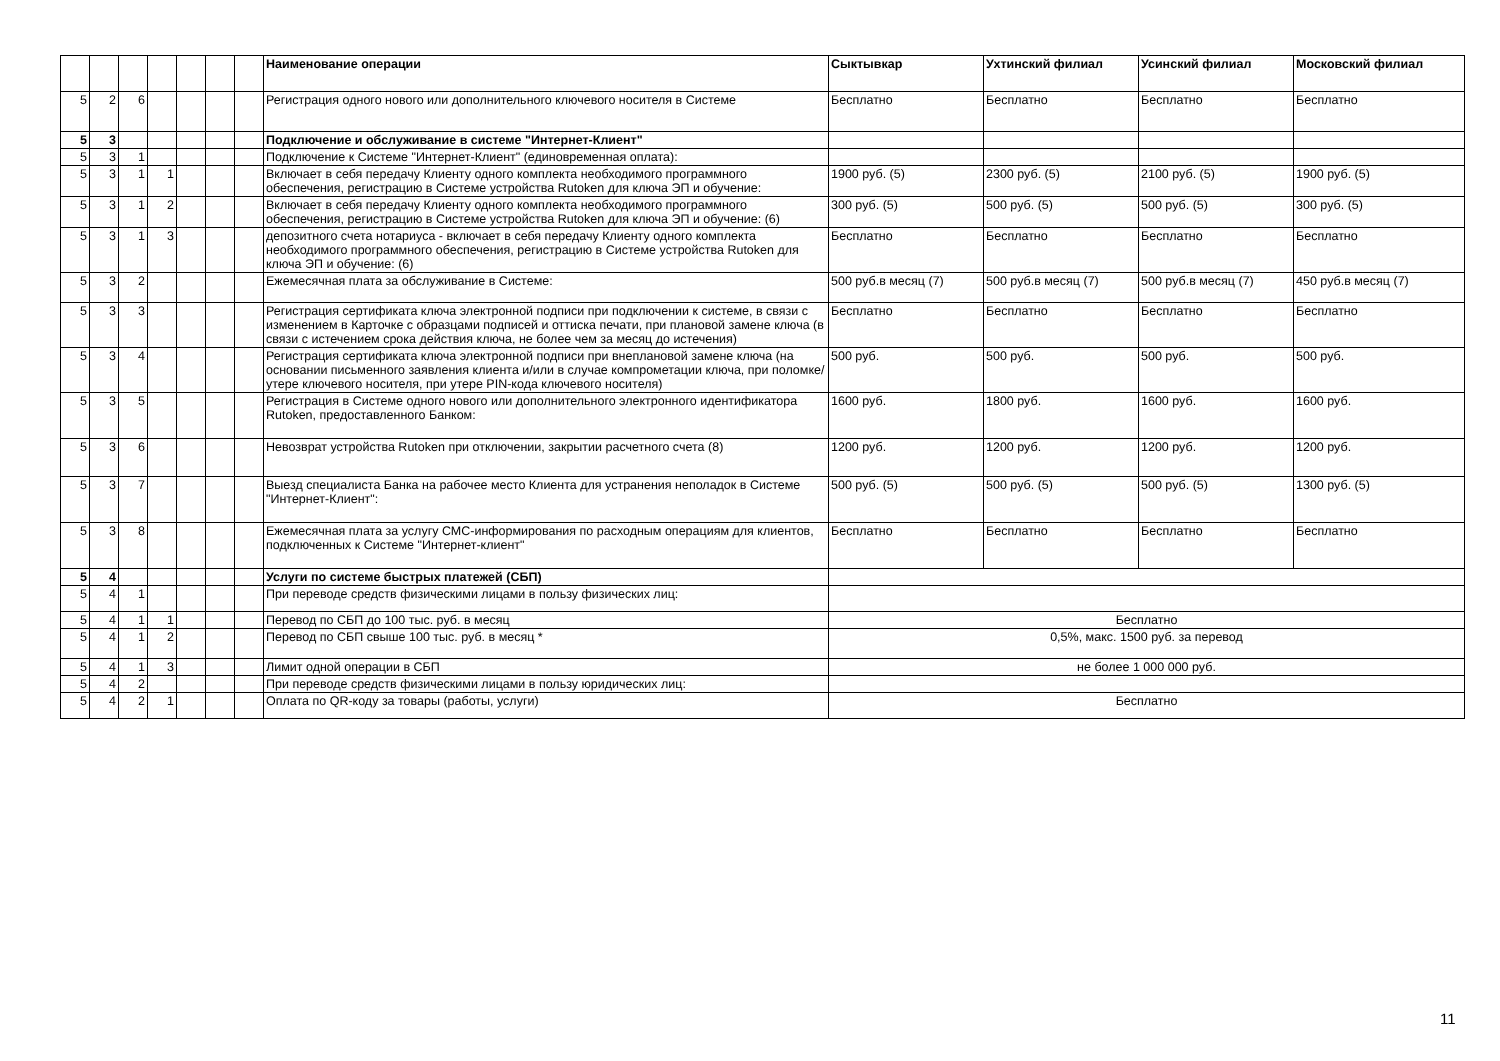| | | | | | | | Наименование операции | Сыктывкар | Ухтинский филиал | Усинский филиал | Московский филиал |
| 5 | 2 | 6 | | | | | Регистрация одного нового или дополнительного ключевого носителя в Системе | Бесплатно | Бесплатно | Бесплатно | Бесплатно |
| 5 | 3 | | | | | | Подключение и обслуживание в системе "Интернет-Клиент" | | | | |
| 5 | 3 | 1 | | | | | Подключение к Системе "Интернет-Клиент" (единовременная оплата): | | | | |
| 5 | 3 | 1 | 1 | | | | Включает в себя передачу Клиенту одного комплекта необходимого программного обеспечения, регистрацию в Системе устройства Rutoken для ключа ЭП и обучение: | 1900 руб. (5) | 2300 руб. (5) | 2100 руб. (5) | 1900 руб. (5) |
| 5 | 3 | 1 | 2 | | | | Включает в себя передачу Клиенту одного комплекта необходимого программного обеспечения, регистрацию в Системе устройства Rutoken для ключа ЭП и обучение: (6) | 300 руб. (5) | 500 руб. (5) | 500 руб. (5) | 300 руб. (5) |
| 5 | 3 | 1 | 3 | | | | депозитного счета нотариуса - включает в себя передачу Клиенту одного комплекта необходимого программного обеспечения, регистрацию в Системе устройства Rutoken для ключа ЭП и обучение: (6) | Бесплатно | Бесплатно | Бесплатно | Бесплатно |
| 5 | 3 | 2 | | | | | Ежемесячная плата за обслуживание в Системе: | 500 руб.в месяц (7) | 500 руб.в месяц (7) | 500 руб.в месяц (7) | 450 руб.в месяц (7) |
| 5 | 3 | 3 | | | | | Регистрация сертификата ключа электронной подписи при подключении к системе, в связи с изменением в Карточке с образцами подписей и оттиска печати, при плановой замене ключа (в связи с истечением срока действия ключа, не более чем за месяц до истечения) | Бесплатно | Бесплатно | Бесплатно | Бесплатно |
| 5 | 3 | 4 | | | | | Регистрация сертификата ключа электронной подписи при внеплановой замене ключа (на основании письменного заявления клиента и/или в случае компрометации ключа, при поломке/утере ключевого носителя, при утере PIN-кода ключевого носителя) | 500 руб. | 500 руб. | 500 руб. | 500 руб. |
| 5 | 3 | 5 | | | | | Регистрация в Системе одного нового или дополнительного электронного идентификатора Rutoken, предоставленного Банком: | 1600 руб. | 1800 руб. | 1600 руб. | 1600 руб. |
| 5 | 3 | 6 | | | | | Невозврат устройства Rutoken при отключении, закрытии расчетного счета (8) | 1200 руб. | 1200 руб. | 1200 руб. | 1200 руб. |
| 5 | 3 | 7 | | | | | Выезд специалиста Банка на рабочее место Клиента для устранения неполадок в Системе "Интернет-Клиент": | 500 руб. (5) | 500 руб. (5) | 500 руб. (5) | 1300 руб. (5) |
| 5 | 3 | 8 | | | | | Ежемесячная плата за услугу СМС-информирования по расходным операциям для клиентов, подключенных к Системе "Интернет-клиент" | Бесплатно | Бесплатно | Бесплатно | Бесплатно |
| 5 | 4 | | | | | | Услуги по системе быстрых платежей (СБП) | | | | |
| 5 | 4 | 1 | | | | | При переводе средств физическими лицами в пользу физических лиц: | | | | |
| 5 | 4 | 1 | 1 | | | | Перевод по СБП до 100 тыс. руб. в месяц | Бесплатно | | | |
| 5 | 4 | 1 | 2 | | | | Перевод по СБП свыше 100 тыс. руб. в месяц * | 0,5%, макс. 1500 руб. за перевод | | | |
| 5 | 4 | 1 | 3 | | | | Лимит одной операции в СБП | не более 1 000 000 руб. | | | |
| 5 | 4 | 2 | | | | | При переводе средств физическими лицами в пользу юридических лиц: | | | | |
| 5 | 4 | 2 | 1 | | | | Оплата по QR-коду за товары (работы, услуги) | Бесплатно | | | |
11